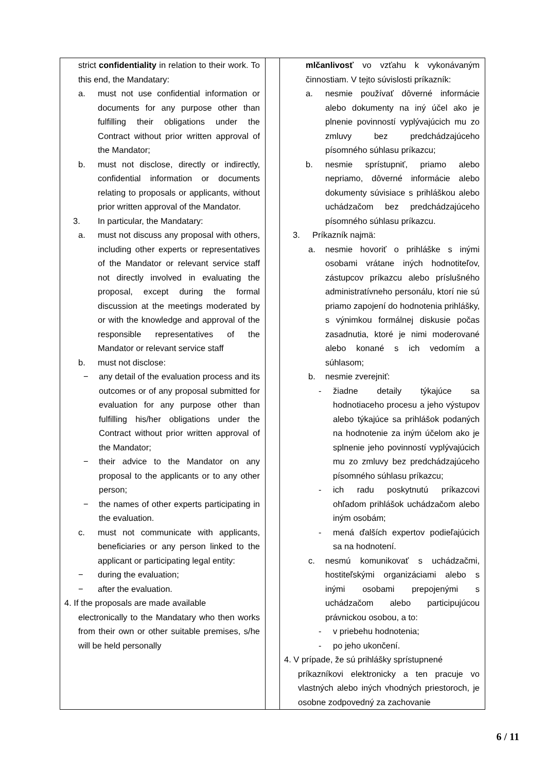| strict confidentiality in relation to their work. To this end, the Mandatary: a. must not use confidential information or documents for any purpose other than fulfilling their obligations under the Contract without prior written approval of the Mandator; b. must not disclose, directly or indirectly, confidential information or documents relating to proposals or applicants, without prior written approval of the Mandator. 3. In particular, the Mandatary: a. must not discuss any proposal with others, including other experts or representatives of the Mandator or relevant service staff not directly involved in evaluating the proposal, except during the formal discussion at the meetings moderated by or with the knowledge and approval of the responsible representatives of the Mandator or relevant service staff b. must not disclose: − any detail of the evaluation process and its outcomes or of any proposal submitted for evaluation for any purpose other than fulfilling his/her obligations under the Contract without prior written approval of the Mandator; − their advice to the Mandator on any proposal to the applicants or to any other person; − the names of other experts participating in the evaluation. c. must not communicate with applicants, beneficiaries or any person linked to the applicant or participating legal entity: − during the evaluation; − after the evaluation. 4. If the proposals are made available electronically to the Mandatary who then works from their own or other suitable premises, s/he will be held personally | | mlčanlivosť vo vzťahu k vykonávaným činnostiam. V tejto súvislosti príkazník: a. nesmie používať dôverné informácie alebo dokumenty na iný účel ako je plnenie povinností vyplývajúcich mu zo zmluvy bez predchádzajúceho písomného súhlasu príkazcu; b. nesmie sprístupniť, priamo alebo nepriamo, dôverné informácie alebo dokumenty súvisiace s prihláškou alebo uchádzačom bez predchádzajúceho písomného súhlasu príkazcu. 3. Príkazník najmä: a. nesmie hovoriť o prihláške s inými osobami vrátane iných hodnotiteľov, zástupcov príkazcu alebo príslušného administratívneho personálu, ktorí nie sú priamo zapojení do hodnotenia prihlášky, s výnimkou formálnej diskusie počas zasadnutia, ktoré je nimi moderované alebo konané s ich vedomím a súhlasom; b. nesmie zverejniť: - žiadne detaily týkajúce sa hodnotiaceho procesu a jeho výstupov alebo týkajúce sa prihlášok podaných na hodnotenie za iným účelom ako je splnenie jeho povinností vyplývajúcich mu zo zmluvy bez predchádzajúceho písomného súhlasu príkazcu; - ich radu poskytnutú príkazcovi ohľadom prihlášok uchádzačom alebo iným osobám; - mená ďalších expertov podieľajúcich sa na hodnotení. c. nesmú komunikovať s uchádzačmi, hostiteľskými organizáciami alebo s inými osobami prepojenými s uchádzačom alebo participujúcou právnickou osobou, a to: - v priebehu hodnotenia; - po jeho ukončení. 4. V prípade, že sú prihlášky sprístupnené príkazníkovi elektronicky a ten pracuje vo vlastných alebo iných vhodných priestoroch, je osobne zodpovedný za zachovanie |
6 / 11